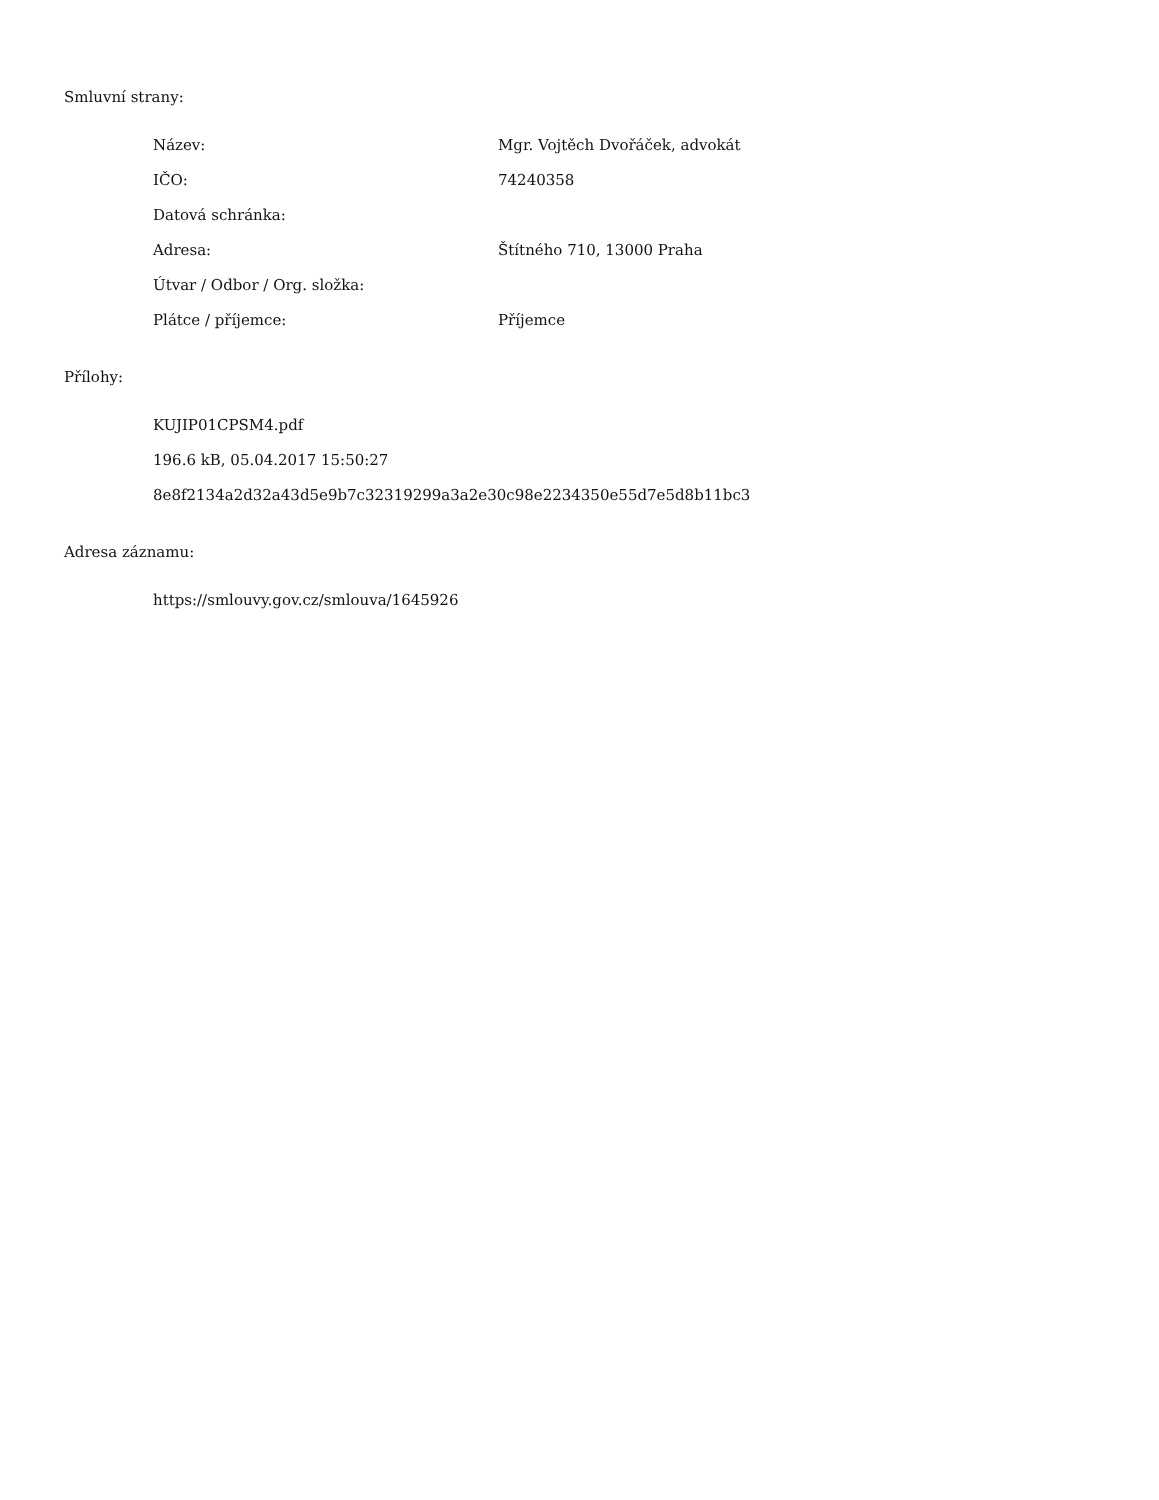Smluvní strany:
| Název: | Mgr. Vojtěch Dvořáček, advokát |
| IČO: | 74240358 |
| Datová schránka: | |
| Adresa: | Štítného 710, 13000 Praha |
| Útvar / Odbor / Org. složka: | |
| Plátce / příjemce: | Příjemce |
Přílohy:
KUJIP01CPSM4.pdf
196.6 kB, 05.04.2017 15:50:27
8e8f2134a2d32a43d5e9b7c32319299a3a2e30c98e2234350e55d7e5d8b11bc3
Adresa záznamu:
https://smlouvy.gov.cz/smlouva/1645926